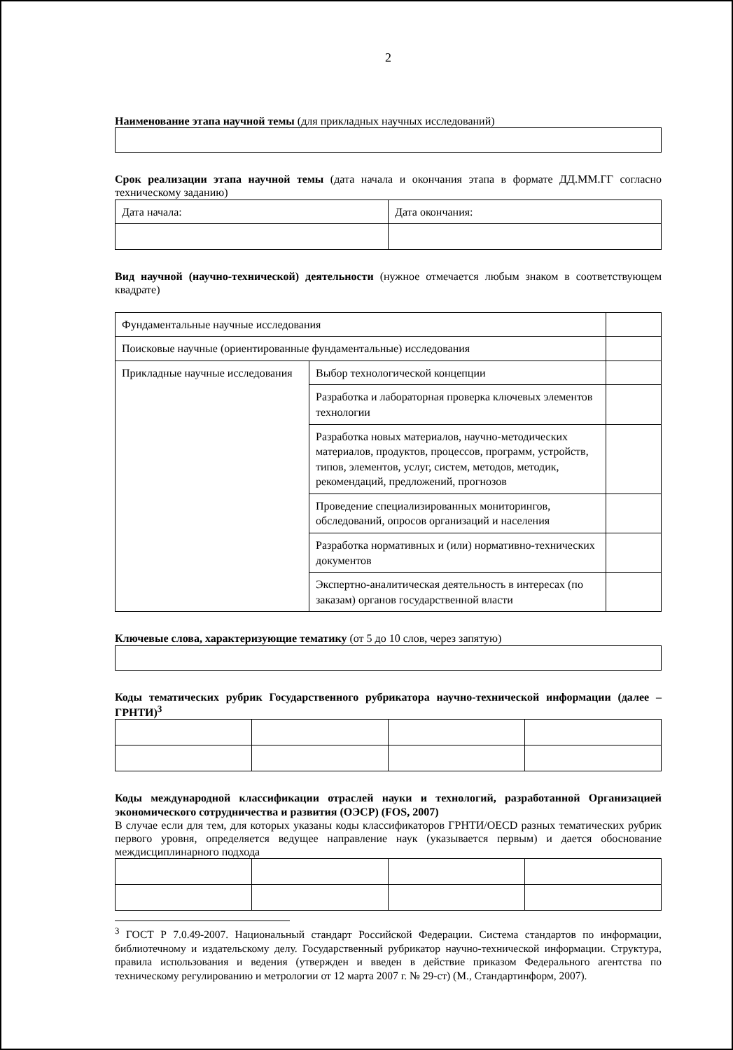2
Наименование этапа научной темы (для прикладных научных исследований)
Срок реализации этапа научной темы (дата начала и окончания этапа в формате ДД.ММ.ГГ согласно техническому заданию)
| Дата начала: | Дата окончания: |
Вид научной (научно-технической) деятельности (нужное отмечается любым знаком в соответствующем квадрате)
| Фундаментальные научные исследования | | |
| Поисковые научные (ориентированные фундаментальные) исследования | | |
| Прикладные научные исследования | Выбор технологической концепции | |
| | Разработка и лабораторная проверка ключевых элементов технологии | |
| | Разработка новых материалов, научно-методических материалов, продуктов, процессов, программ, устройств, типов, элементов, услуг, систем, методов, методик, рекомендаций, предложений, прогнозов | |
| | Проведение специализированных мониторингов, обследований, опросов организаций и населения | |
| | Разработка нормативных и (или) нормативно-технических документов | |
| | Экспертно-аналитическая деятельность в интересах (по заказам) органов государственной власти | |
Ключевые слова, характеризующие тематику (от 5 до 10 слов, через запятую)
Коды тематических рубрик Государственного рубрикатора научно-технической информации (далее – ГРНТИ)<sup>3</sup>
Коды международной классификации отраслей науки и технологий, разработанной Организацией экономического сотрудничества и развития (ОЭСР) (FOS, 2007)
В случае если для тем, для которых указаны коды классификаторов ГРНТИ/OECD разных тематических рубрик первого уровня, определяется ведущее направление наук (указывается первым) и дается обоснование междисциплинарного подхода
<sup>3</sup> ГОСТ Р 7.0.49-2007. Национальный стандарт Российской Федерации. Система стандартов по информации, библиотечному и издательскому делу. Государственный рубрикатор научно-технической информации. Структура, правила использования и ведения (утвержден и введен в действие приказом Федерального агентства по техническому регулированию и метрологии от 12 марта 2007 г. № 29-ст) (М., Стандартинформ, 2007).